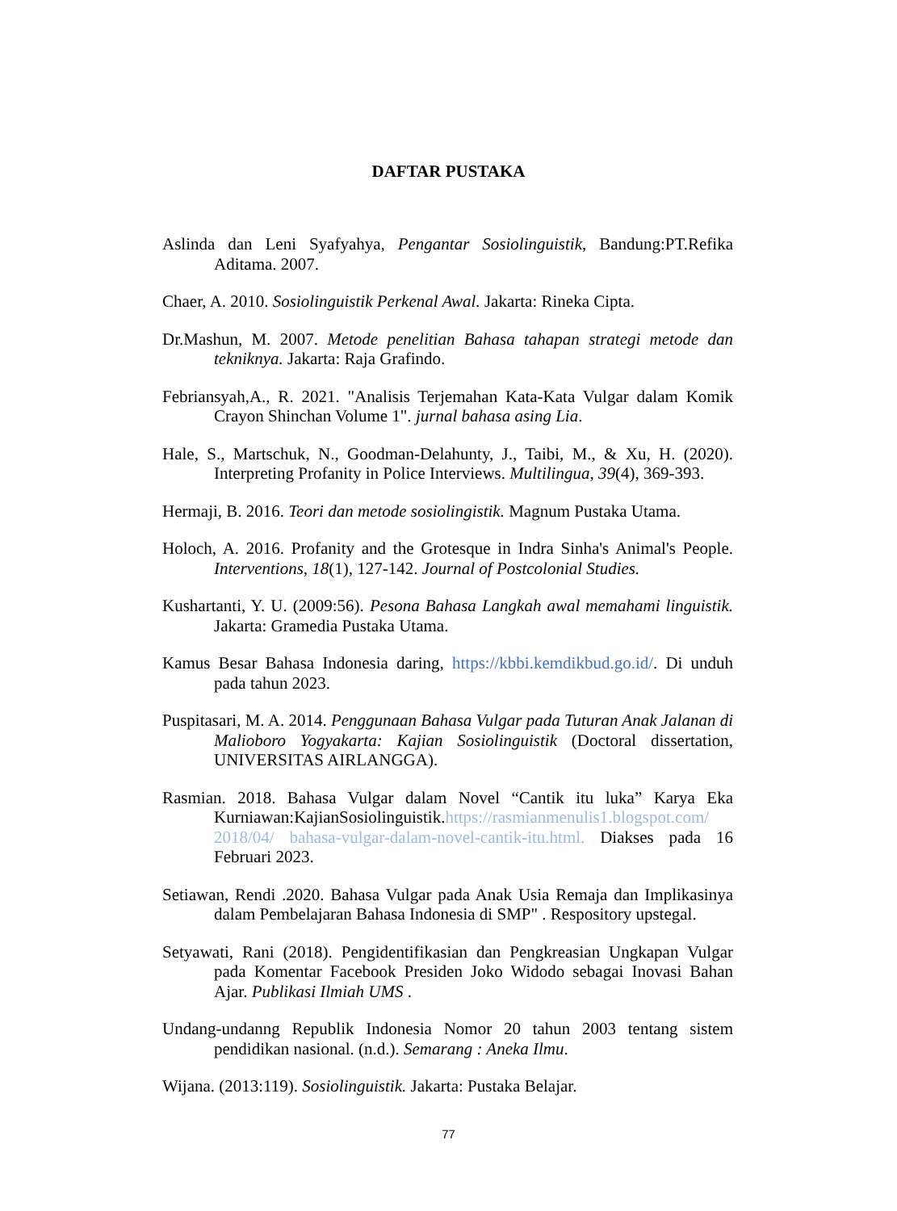DAFTAR PUSTAKA
Aslinda dan Leni Syafyahya, Pengantar Sosiolinguistik, Bandung:PT.Refika Aditama. 2007.
Chaer, A. 2010. Sosiolinguistik Perkenal Awal. Jakarta: Rineka Cipta.
Dr.Mashun, M. 2007. Metode penelitian Bahasa tahapan strategi metode dan tekniknya. Jakarta: Raja Grafindo.
Febriansyah,A., R. 2021. "Analisis Terjemahan Kata-Kata Vulgar dalam Komik Crayon Shinchan Volume 1". jurnal bahasa asing Lia.
Hale, S., Martschuk, N., Goodman-Delahunty, J., Taibi, M., & Xu, H. (2020). Interpreting Profanity in Police Interviews. Multilingua, 39(4), 369-393.
Hermaji, B. 2016. Teori dan metode sosiolingistik. Magnum Pustaka Utama.
Holoch, A. 2016. Profanity and the Grotesque in Indra Sinha's Animal's People. Interventions, 18(1), 127-142. Journal of Postcolonial Studies.
Kushartanti, Y. U. (2009:56). Pesona Bahasa Langkah awal memahami linguistik. Jakarta: Gramedia Pustaka Utama.
Kamus Besar Bahasa Indonesia daring, https://kbbi.kemdikbud.go.id/. Di unduh pada tahun 2023.
Puspitasari, M. A. 2014. Penggunaan Bahasa Vulgar pada Tuturan Anak Jalanan di Malioboro Yogyakarta: Kajian Sosiolinguistik (Doctoral dissertation, UNIVERSITAS AIRLANGGA).
Rasmian. 2018. Bahasa Vulgar dalam Novel “Cantik itu luka” Karya Eka Kurniawan:KajianSosiolinguistik.https://rasmianmenulis1.blogspot.com/ 2018/04/ bahasa-vulgar-dalam-novel-cantik-itu.html. Diakses pada 16 Februari 2023.
Setiawan, Rendi .2020. Bahasa Vulgar pada Anak Usia Remaja dan Implikasinya dalam Pembelajaran Bahasa Indonesia di SMP" . Respository upstegal.
Setyawati, Rani (2018). Pengidentifikasian dan Pengkreasian Ungkapan Vulgar pada Komentar Facebook Presiden Joko Widodo sebagai Inovasi Bahan Ajar. Publikasi Ilmiah UMS .
Undang-undanng Republik Indonesia Nomor 20 tahun 2003 tentang sistem pendidikan nasional. (n.d.). Semarang : Aneka Ilmu.
Wijana. (2013:119). Sosiolinguistik. Jakarta: Pustaka Belajar.
77